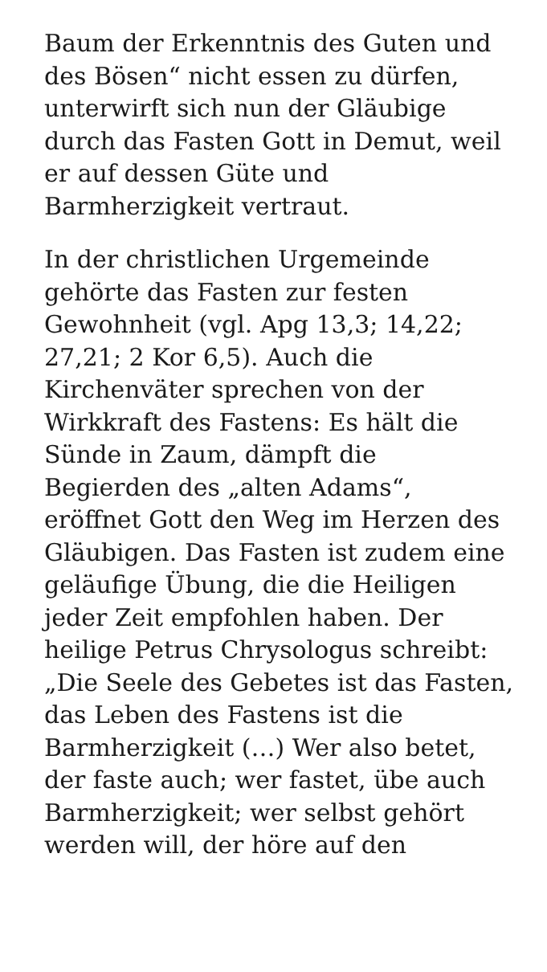Baum der Erkenntnis des Guten und
des Bösen“ nicht essen zu dürfen,
unterwirft sich nun der Gläubige
durch das Fasten Gott in Demut, weil
er auf dessen Güte und
Barmherzigkeit vertraut.
In der christlichen Urgemeinde
gehörte das Fasten zur festen
Gewohnheit (vgl. Apg 13,3; 14,22;
27,21; 2 Kor 6,5). Auch die
Kirchenväter sprechen von der
Wirkkraft des Fastens: Es hält die
Sünde in Zaum, dämpft die
Begierden des „alten Adams“,
eröffnet Gott den Weg im Herzen des
Gläubigen. Das Fasten ist zudem eine
geläufige Übung, die die Heiligen
jeder Zeit empfohlen haben. Der
heilige Petrus Chrysologus schreibt:
„Die Seele des Gebetes ist das Fasten,
das Leben des Fastens ist die
Barmherzigkeit (…) Wer also betet,
der faste auch; wer fastet, übe auch
Barmherzigkeit; wer selbst gehört
werden will, der höre auf den